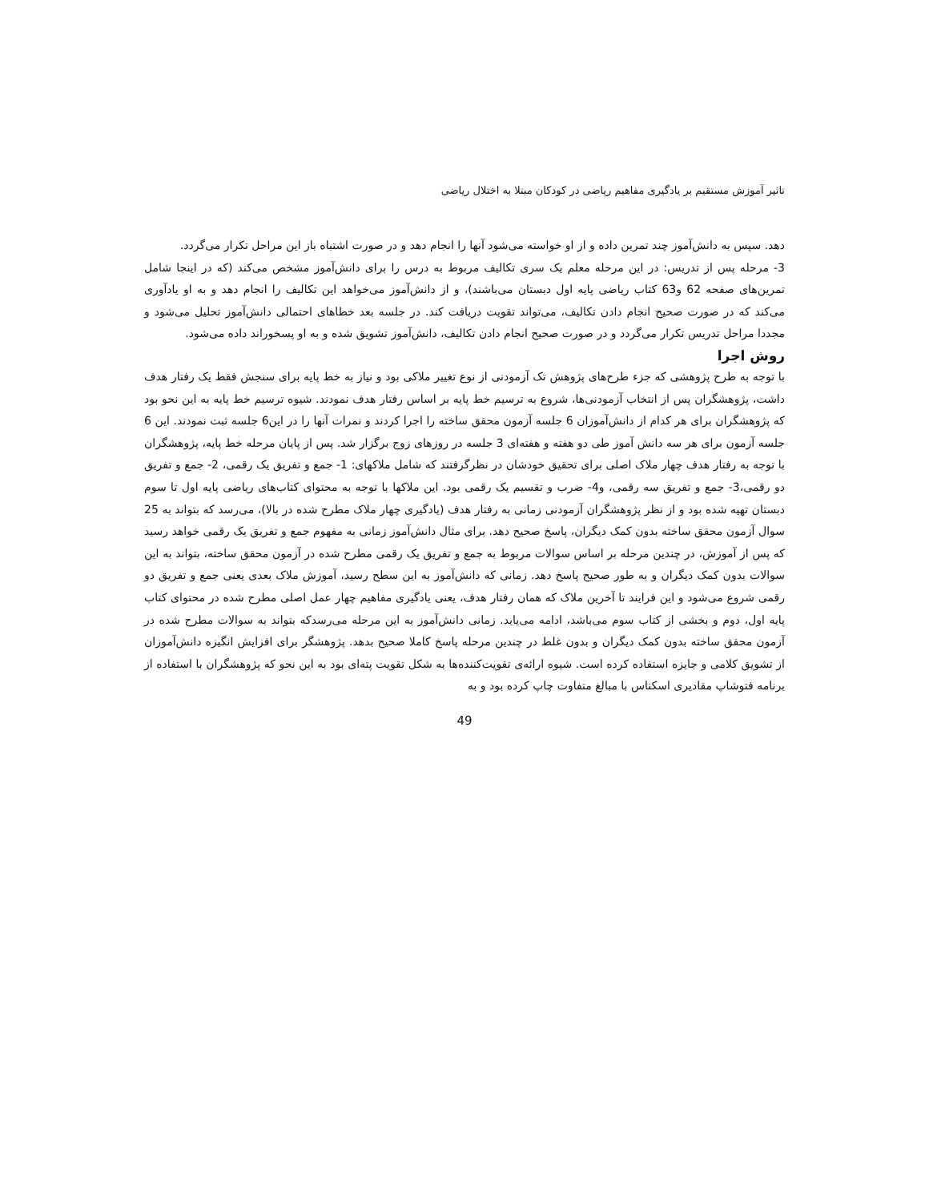تاثیر آموزش مستقیم بر یادگیری مفاهیم ریاضی در کودکان مبتلا به اختلال ریاضی
دهد. سپس به دانش‌آموز چند تمرین داده و از او خواسته می‌شود آنها را انجام دهد و در صورت اشتباه باز این مراحل تکرار می‌گردد.
3- مرحله پس از تدریس: در این مرحله معلم یک سری تکالیف مربوط به درس را برای دانش‌آموز مشخص می‌کند (که در اینجا شامل تمرین‌های صفحه 62 و63 کتاب ریاضی پایه اول دبستان می‌باشند)، و از دانش‌آموز می‌خواهد این تکالیف را انجام دهد و به او یادآوری می‌کند که در صورت صحیح انجام دادن تکالیف، می‌تواند تقویت دریافت کند. در جلسه بعد خطاهای احتمالی دانش‌آموز تحلیل می‌شود و مجددا مراحل تدریس تکرار می‌گردد و در صورت صحیح انجام دادن تکالیف، دانش‌آموز تشویق شده و به او پسخوراند داده می‌شود.
روش اجرا
با توجه به طرح پژوهشی که جزء طرح‌های پژوهش تک آزمودنی از نوع تغییر ملاکی بود و نیاز به خط پایه برای سنجش فقط یک رفتار هدف داشت، پژوهشگران پس از انتخاب آزمودنی‌ها، شروع به ترسیم خط پایه بر اساس رفتار هدف نمودند. شیوه ترسیم خط پایه به این نحو بود که پژوهشگران برای هر کدام از دانش‌آموزان 6 جلسه آزمون محقق ساخته را اجرا کردند و نمرات آنها را در این6 جلسه ثبت نمودند. این 6 جلسه آزمون برای هر سه دانش آموز طی دو هفته و هفته‌ای 3 جلسه در روزهای زوج برگزار شد. پس از پایان مرحله خط پایه، پژوهشگران با توجه به رفتار هدف چهار ملاک اصلی برای تحقیق خودشان در نظرگرفتند که شامل ملاکهای: 1- جمع و تفریق یک رقمی، 2- جمع و تفریق دو رقمی،3- جمع و تفریق سه رقمی، و4- ضرب و تقسیم یک رقمی بود. این ملاکها با توجه به محتوای کتاب‌های ریاضی پایه اول تا سوم دبستان تهیه شده بود و از نظر پژوهشگران آزمودنی زمانی به رفتار هدف (یادگیری چهار ملاک مطرح شده در بالا)، می‌رسد که بتواند به 25 سوال آزمون محقق ساخته بدون کمک دیگران، پاسخ صحیح دهد. برای مثال دانش‌آموز زمانی به مفهوم جمع و تفریق یک رقمی خواهد رسید که پس از آموزش، در چندین مرحله بر اساس سوالات مربوط به جمع و تفریق یک رقمی مطرح شده در آزمون محقق ساخته، بتواند به این سوالات بدون کمک دیگران و به طور صحیح پاسخ دهد. زمانی که دانش‌آموز به این سطح رسید، آموزش ملاک بعدی یعنی جمع و تفریق دو رقمی شروع می‌شود و این فرایند تا آخرین ملاک که همان رفتار هدف، یعنی یادگیری مفاهیم چهار عمل اصلی مطرح شده در محتوای کتاب پایه اول، دوم و بخشی از کتاب سوم می‌باشد، ادامه می‌یابد. زمانی دانش‌آموز به این مرحله می‌رسدکه بتواند به سوالات مطرح شده در آزمون محقق ساخته بدون کمک دیگران و بدون غلط در چندین مرحله پاسخ کاملا صحیح بدهد. پژوهشگر برای افزایش انگیزه دانش‌آموزان از تشویق کلامی و جایزه استفاده کرده است. شیوه ارائه‌ی تقویت‌کننده‌ها به شکل تقویت پته‌ای بود به این نحو که پژوهشگران با استفاده از برنامه فتوشاپ مقادیری اسکناس با مبالغ متفاوت چاپ کرده بود و به
49